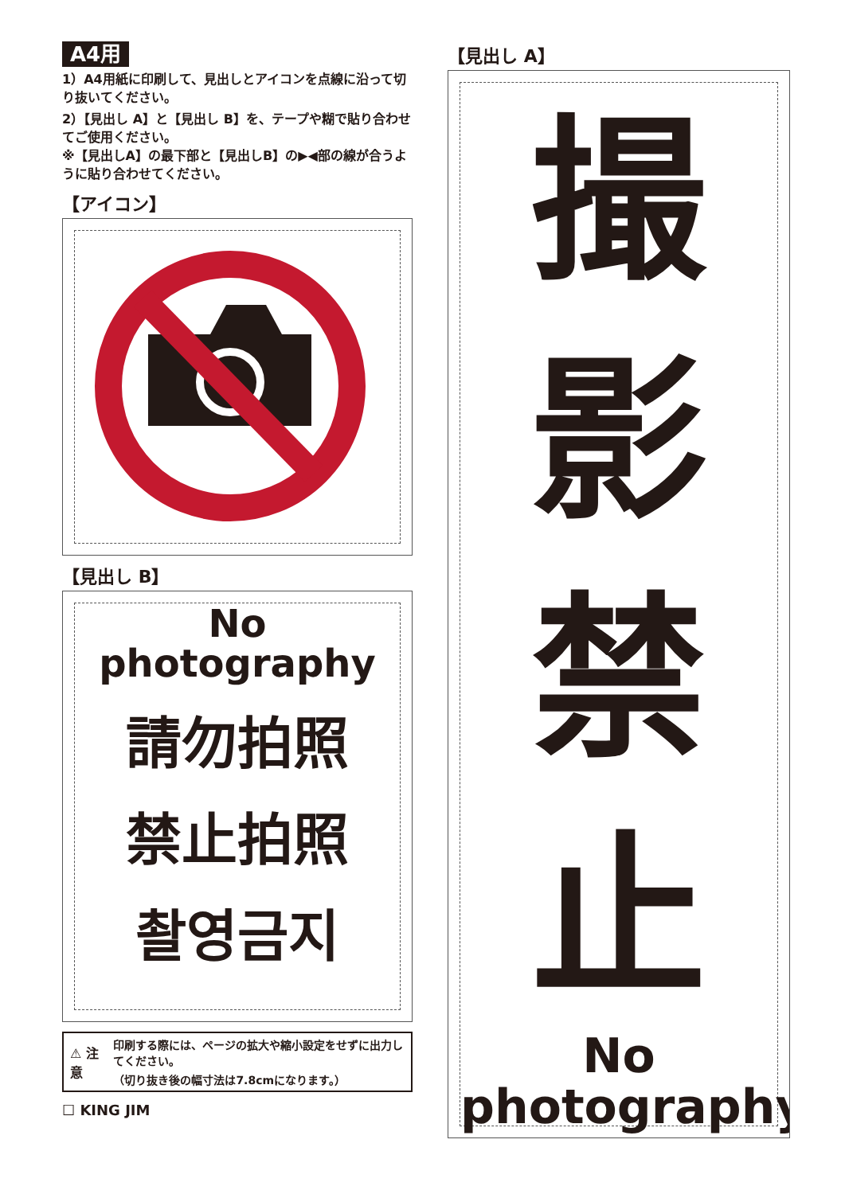A4用
1）A4用紙に印刷して、見出しとアイコンを点線に沿って切り抜いてください。
2）【見出し A】と【見出し B】を、テープや糊で貼り合わせてご使用ください。
※【見出しA】の最下部と【見出しB】の▶◀部の線が合うように貼り合わせてください。
【アイコン】
【見出し B】
No
photography
請勿拍照
禁止拍照
촬영금지
⚠ 注意 印刷する際には、ページの拡大や縮小設定をせずに出力してください。
（切り抜き後の幅寸法は7.8cmになります。）
☐ KING JIM
【見出し A】
撮
影
禁
止
No
photography